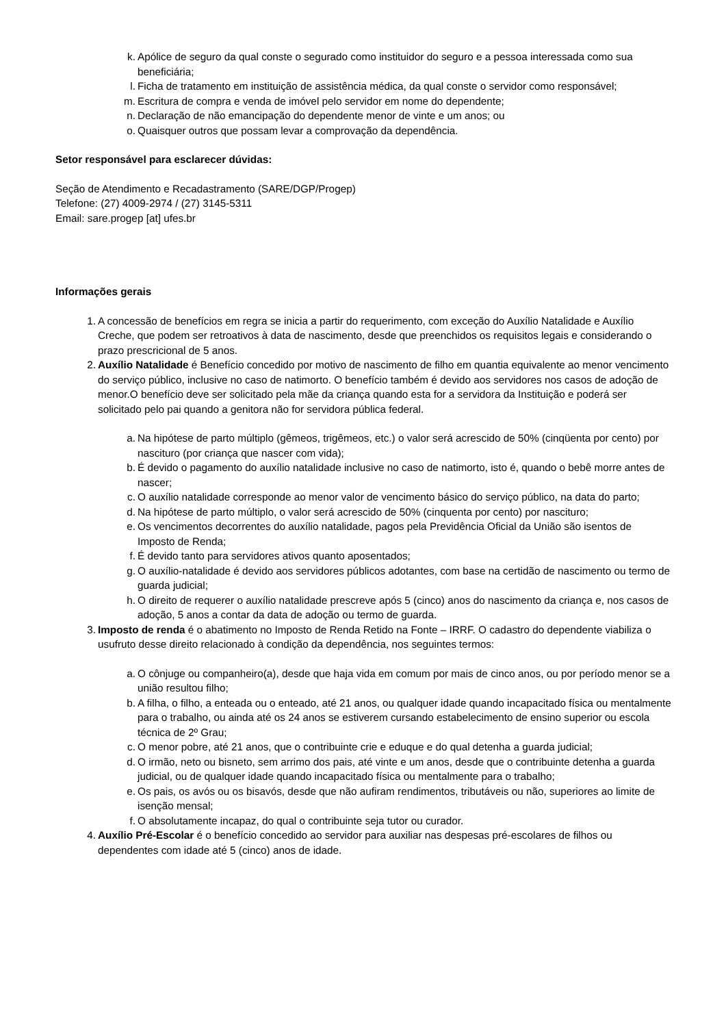k. Apólice de seguro da qual conste o segurado como instituidor do seguro e a pessoa interessada como sua beneficiária;
l. Ficha de tratamento em instituição de assistência médica, da qual conste o servidor como responsável;
m. Escritura de compra e venda de imóvel pelo servidor em nome do dependente;
n. Declaração de não emancipação do dependente menor de vinte e um anos; ou
o. Quaisquer outros que possam levar a comprovação da dependência.
Setor responsável para esclarecer dúvidas:
Seção de Atendimento e Recadastramento (SARE/DGP/Progep)
Telefone: (27) 4009-2974 / (27) 3145-5311
Email: sare.progep [at] ufes.br
Informações gerais
1. A concessão de benefícios em regra se inicia a partir do requerimento, com exceção do Auxílio Natalidade e Auxílio Creche, que podem ser retroativos à data de nascimento, desde que preenchidos os requisitos legais e considerando o prazo prescricional de 5 anos.
2. Auxílio Natalidade é Benefício concedido por motivo de nascimento de filho em quantia equivalente ao menor vencimento do serviço público, inclusive no caso de natimorto. O benefício também é devido aos servidores nos casos de adoção de menor.O benefício deve ser solicitado pela mãe da criança quando esta for a servidora da Instituição e poderá ser solicitado pelo pai quando a genitora não for servidora pública federal.
a. Na hipótese de parto múltiplo (gêmeos, trigêmeos, etc.) o valor será acrescido de 50% (cinqüenta por cento) por nascituro (por criança que nascer com vida);
b. É devido o pagamento do auxílio natalidade inclusive no caso de natimorto, isto é, quando o bebê morre antes de nascer;
c. O auxílio natalidade corresponde ao menor valor de vencimento básico do serviço público, na data do parto;
d. Na hipótese de parto múltiplo, o valor será acrescido de 50% (cinquenta por cento) por nascituro;
e. Os vencimentos decorrentes do auxílio natalidade, pagos pela Previdência Oficial da União são isentos de Imposto de Renda;
f. É devido tanto para servidores ativos quanto aposentados;
g. O auxílio-natalidade é devido aos servidores públicos adotantes, com base na certidão de nascimento ou termo de guarda judicial;
h. O direito de requerer o auxílio natalidade prescreve após 5 (cinco) anos do nascimento da criança e, nos casos de adoção, 5 anos a contar da data de adoção ou termo de guarda.
3. Imposto de renda é o abatimento no Imposto de Renda Retido na Fonte – IRRF. O cadastro do dependente viabiliza o usufruto desse direito relacionado à condição da dependência, nos seguintes termos:
a. O cônjuge ou companheiro(a), desde que haja vida em comum por mais de cinco anos, ou por período menor se a união resultou filho;
b. A filha, o filho, a enteada ou o enteado, até 21 anos, ou qualquer idade quando incapacitado física ou mentalmente para o trabalho, ou ainda até os 24 anos se estiverem cursando estabelecimento de ensino superior ou escola técnica de 2º Grau;
c. O menor pobre, até 21 anos, que o contribuinte crie e eduque e do qual detenha a guarda judicial;
d. O irmão, neto ou bisneto, sem arrimo dos pais, até vinte e um anos, desde que o contribuinte detenha a guarda judicial, ou de qualquer idade quando incapacitado física ou mentalmente para o trabalho;
e. Os pais, os avós ou os bisavós, desde que não aufiram rendimentos, tributáveis ou não, superiores ao limite de isenção mensal;
f. O absolutamente incapaz, do qual o contribuinte seja tutor ou curador.
4. Auxílio Pré-Escolar é o benefício concedido ao servidor para auxiliar nas despesas pré-escolares de filhos ou dependentes com idade até 5 (cinco) anos de idade.